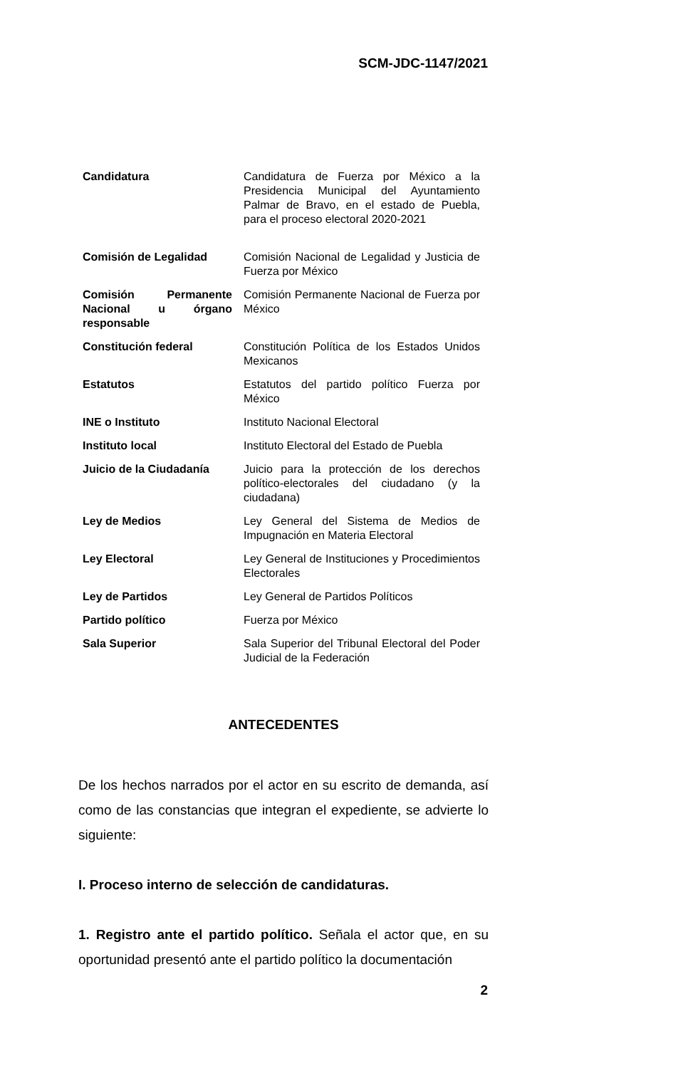SCM-JDC-1147/2021
| Candidatura | Candidatura de Fuerza por México a la Presidencia Municipal del Ayuntamiento Palmar de Bravo, en el estado de Puebla, para el proceso electoral 2020-2021 |
| Comisión de Legalidad | Comisión Nacional de Legalidad y Justicia de Fuerza por México |
| Comisión Permanente Nacional u órgano responsable | Comisión Permanente Nacional de Fuerza por México |
| Constitución federal | Constitución Política de los Estados Unidos Mexicanos |
| Estatutos | Estatutos del partido político Fuerza por México |
| INE o Instituto | Instituto Nacional Electoral |
| Instituto local | Instituto Electoral del Estado de Puebla |
| Juicio de la Ciudadanía | Juicio para la protección de los derechos político-electorales del ciudadano (y la ciudadana) |
| Ley de Medios | Ley General del Sistema de Medios de Impugnación en Materia Electoral |
| Ley Electoral | Ley General de Instituciones y Procedimientos Electorales |
| Ley de Partidos | Ley General de Partidos Políticos |
| Partido político | Fuerza por México |
| Sala Superior | Sala Superior del Tribunal Electoral del Poder Judicial de la Federación |
ANTECEDENTES
De los hechos narrados por el actor en su escrito de demanda, así como de las constancias que integran el expediente, se advierte lo siguiente:
I. Proceso interno de selección de candidaturas.
1. Registro ante el partido político. Señala el actor que, en su oportunidad presentó ante el partido político la documentación
2